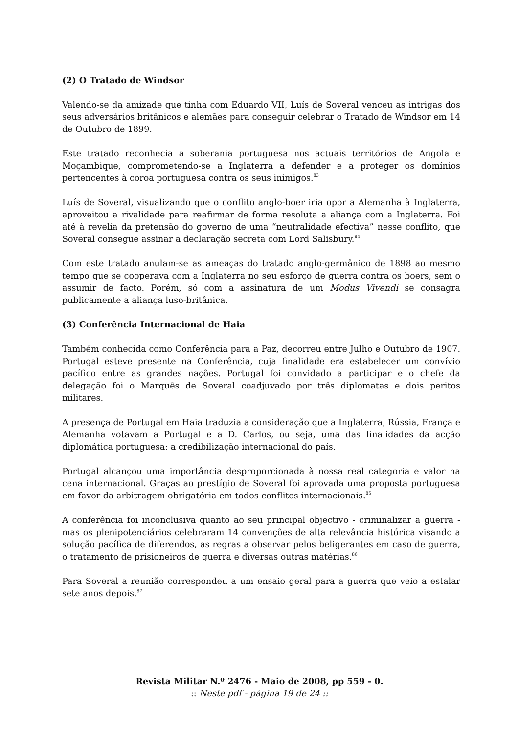(2) O Tratado de Windsor
Valendo-se da amizade que tinha com Eduardo VII, Luís de Soveral venceu as intrigas dos seus adversários britânicos e alemães para conseguir celebrar o Tratado de Windsor em 14 de Outubro de 1899.
Este tratado reconhecia a soberania portuguesa nos actuais territórios de Angola e Moçambique, comprometendo-se a Inglaterra a defender e a proteger os domínios pertencentes à coroa portuguesa contra os seus inimigos.<sup>83</sup>
Luís de Soveral, visualizando que o conflito anglo-boer iria opor a Alemanha à Inglaterra, aproveitou a rivalidade para reafirmar de forma resoluta a aliança com a Inglaterra. Foi até à revelia da pretensão do governo de uma “neutralidade efectiva” nesse conflito, que Soveral consegue assinar a declaração secreta com Lord Salisbury.<sup>84</sup>
Com este tratado anulam-se as ameaças do tratado anglo-germânico de 1898 ao mesmo tempo que se cooperava com a Inglaterra no seu esforço de guerra contra os boers, sem o assumir de facto. Porém, só com a assinatura de um Modus Vivendi se consagra publicamente a aliança luso-britânica.
(3) Conferência Internacional de Haia
Também conhecida como Conferência para a Paz, decorreu entre Julho e Outubro de 1907. Portugal esteve presente na Conferência, cuja finalidade era estabelecer um convívio pacífico entre as grandes nações. Portugal foi convidado a participar e o chefe da delegação foi o Marquês de Soveral coadjuvado por três diplomatas e dois peritos militares.
A presença de Portugal em Haia traduzia a consideração que a Inglaterra, Rússia, França e Alemanha votavam a Portugal e a D. Carlos, ou seja, uma das finalidades da acção diplomática portuguesa: a credibilização internacional do país.
Portugal alcançou uma importância desproporcionada à nossa real categoria e valor na cena internacional. Graças ao prestígio de Soveral foi aprovada uma proposta portuguesa em favor da arbitragem obrigatória em todos conflitos internacionais.<sup>85</sup>
A conferência foi inconclusiva quanto ao seu principal objectivo - criminalizar a guerra - mas os plenipotenciários celebraram 14 convenções de alta relevância histórica visando a solução pacífica de diferendos, as regras a observar pelos beligerantes em caso de guerra, o tratamento de prisioneiros de guerra e diversas outras matérias.<sup>86</sup>
Para Soveral a reunião correspondeu a um ensaio geral para a guerra que veio a estalar sete anos depois.<sup>87</sup>
Revista Militar N.º 2476 - Maio de 2008, pp 559 - 0.:: Neste pdf - página 19 de 24 ::